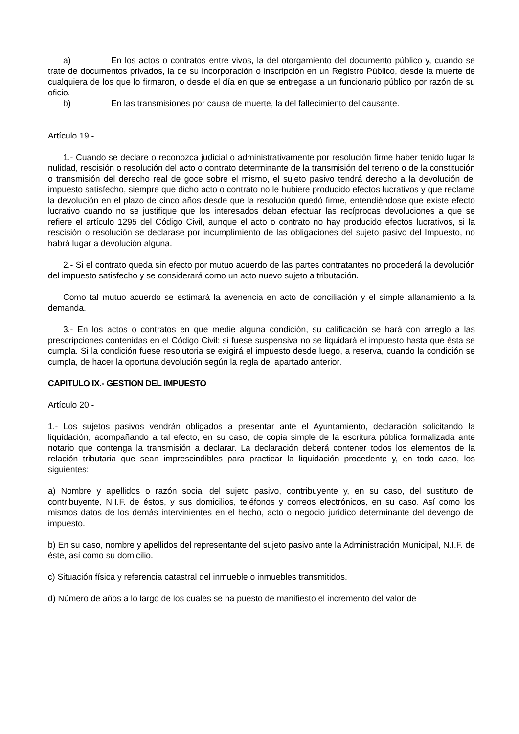a) En los actos o contratos entre vivos, la del otorgamiento del documento público y, cuando se trate de documentos privados, la de su incorporación o inscripción en un Registro Público, desde la muerte de cualquiera de los que lo firmaron, o desde el día en que se entregase a un funcionario público por razón de su oficio.
b) En las transmisiones por causa de muerte, la del fallecimiento del causante.
Artículo 19.-
1.- Cuando se declare o reconozca judicial o administrativamente por resolución firme haber tenido lugar la nulidad, rescisión o resolución del acto o contrato determinante de la transmisión del terreno o de la constitución o transmisión del derecho real de goce sobre el mismo, el sujeto pasivo tendrá derecho a la devolución del impuesto satisfecho, siempre que dicho acto o contrato no le hubiere producido efectos lucrativos y que reclame la devolución en el plazo de cinco años desde que la resolución quedó firme, entendiéndose que existe efecto lucrativo cuando no se justifique que los interesados deban efectuar las recíprocas devoluciones a que se refiere el artículo 1295 del Código Civil, aunque el acto o contrato no hay producido efectos lucrativos, si la rescisión o resolución se declarase por incumplimiento de las obligaciones del sujeto pasivo del Impuesto, no habrá lugar a devolución alguna.
2.- Si el contrato queda sin efecto por mutuo acuerdo de las partes contratantes no procederá la devolución del impuesto satisfecho y se considerará como un acto nuevo sujeto a tributación.
Como tal mutuo acuerdo se estimará la avenencia en acto de conciliación y el simple allanamiento a la demanda.
3.- En los actos o contratos en que medie alguna condición, su calificación se hará con arreglo a las prescripciones contenidas en el Código Civil; si fuese suspensiva no se liquidará el impuesto hasta que ésta se cumpla. Si la condición fuese resolutoria se exigirá el impuesto desde luego, a reserva, cuando la condición se cumpla, de hacer la oportuna devolución según la regla del apartado anterior.
CAPITULO IX.- GESTION DEL IMPUESTO
Artículo 20.-
1.- Los sujetos pasivos vendrán obligados a presentar ante el Ayuntamiento, declaración solicitando la liquidación, acompañando a tal efecto, en su caso, de copia simple de la escritura pública formalizada ante notario que contenga la transmisión a declarar. La declaración deberá contener todos los elementos de la relación tributaria que sean imprescindibles para practicar la liquidación procedente y, en todo caso, los siguientes:
a) Nombre y apellidos o razón social del sujeto pasivo, contribuyente y, en su caso, del sustituto del contribuyente, N.I.F. de éstos, y sus domicilios, teléfonos y correos electrónicos, en su caso. Así como los mismos datos de los demás intervinientes en el hecho, acto o negocio jurídico determinante del devengo del impuesto.
b) En su caso, nombre y apellidos del representante del sujeto pasivo ante la Administración Municipal, N.I.F. de éste, así como su domicilio.
c) Situación física y referencia catastral del inmueble o inmuebles transmitidos.
d) Número de años a lo largo de los cuales se ha puesto de manifiesto el incremento del valor de